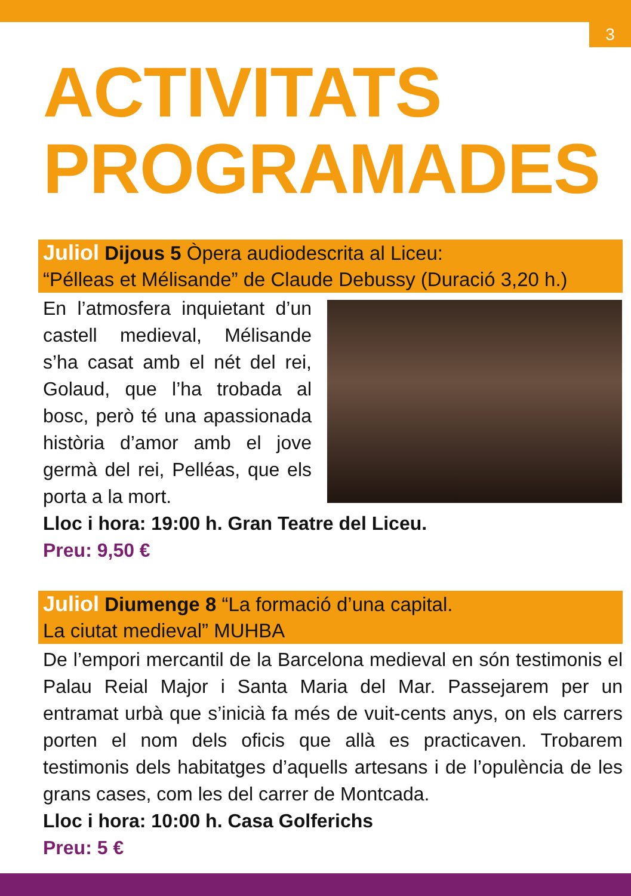3
ACTIVITATS PROGRAMADES
Juliol Dijous 5 Òpera audiodescrita al Liceu:
“Pélleas et Mélisande” de Claude Debussy (Duració 3,20 h.)
En l’atmosfera inquietant d’un castell medieval, Mélisande s’ha casat amb el nét del rei, Golaud, que l’ha trobada al bosc, però té una apassio­nada història d’amor amb el jove germà del rei, Pelléas, que els porta a la mort.
Lloc i hora: 19:00 h. Gran Teatre del Liceu.
Preu: 9,50 €
Juliol Diumenge 8 “La formació d’una capital.
La ciutat medieval” MUHBA
De l’empori mercantil de la Barcelona medieval en són testi­monis el Palau Reial Major i Santa Maria del Mar. Passejarem per un entramat urbà que s’inicià fa més de vuit-cents anys, on els carrers porten el nom dels oficis que allà es practica­ven. Trobarem testimonis dels habitatges d’aquells artesans i de l’opulència de les grans cases, com les del carrer de Montcada.
Lloc i hora: 10:00 h. Casa Golferichs
Preu: 5 €